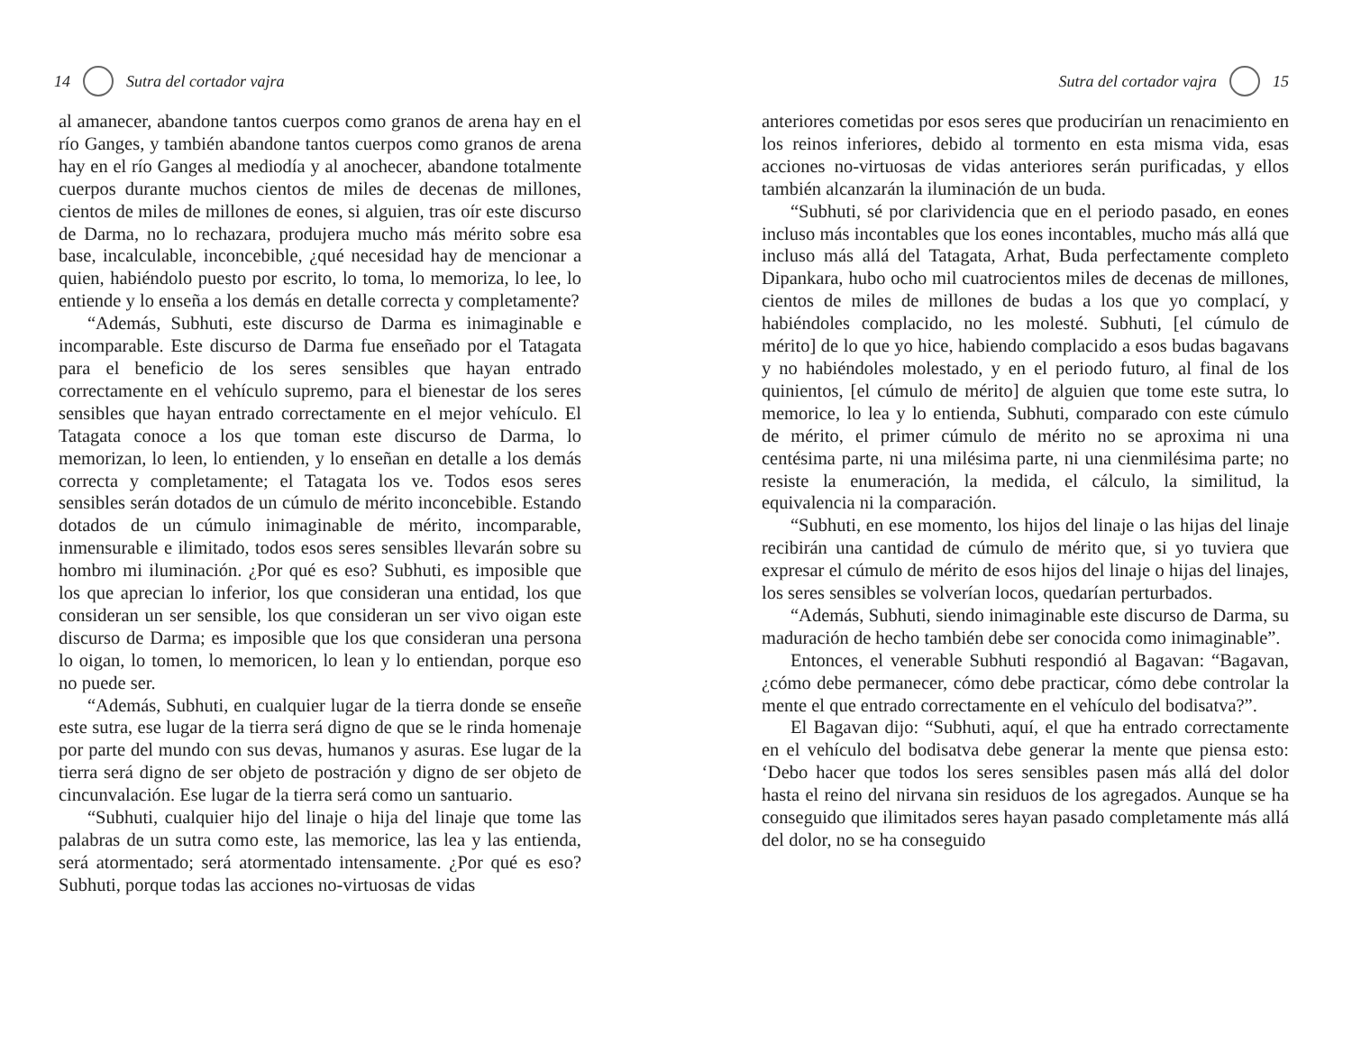14 Sutra del cortador vajra
al amanecer, abandone tantos cuerpos como granos de arena hay en el río Ganges, y también abandone tantos cuerpos como granos de arena hay en el río Ganges al mediodía y al anochecer, abandone totalmente cuerpos durante muchos cientos de miles de decenas de millones, cientos de miles de millones de eones, si alguien, tras oír este discurso de Darma, no lo rechazara, produjera mucho más mérito sobre esa base, incalculable, inconcebible, ¿qué necesidad hay de mencionar a quien, habiéndolo puesto por escrito, lo toma, lo memoriza, lo lee, lo entiende y lo enseña a los demás en detalle correcta y completamente?
“Además, Subhuti, este discurso de Darma es inimaginable e incomparable. Este discurso de Darma fue enseñado por el Tatagata para el beneficio de los seres sensibles que hayan entrado correctamente en el vehículo supremo, para el bienestar de los seres sensibles que hayan entrado correctamente en el mejor vehículo. El Tatagata conoce a los que toman este discurso de Darma, lo memorizan, lo leen, lo entienden, y lo enseñan en detalle a los demás correcta y completamente; el Tatagata los ve. Todos esos seres sensibles serán dotados de un cúmulo de mérito inconcebible. Estando dotados de un cúmulo inimaginable de mérito, incomparable, inmensurable e ilimitado, todos esos seres sensibles llevarán sobre su hombro mi iluminación. ¿Por qué es eso? Subhuti, es imposible que los que aprecian lo inferior, los que consideran una entidad, los que consideran un ser sensible, los que consideran un ser vivo oigan este discurso de Darma; es imposible que los que consideran una persona lo oigan, lo tomen, lo memoricen, lo lean y lo entiendan, porque eso no puede ser.
“Además, Subhuti, en cualquier lugar de la tierra donde se enseñe este sutra, ese lugar de la tierra será digno de que se le rinda homenaje por parte del mundo con sus devas, humanos y asuras. Ese lugar de la tierra será digno de ser objeto de postración y digno de ser objeto de cincunvalación. Ese lugar de la tierra será como un santuario.
“Subhuti, cualquier hijo del linaje o hija del linaje que tome las palabras de un sutra como este, las memorice, las lea y las entienda, será atormentado; será atormentado intensamente. ¿Por qué es eso? Subhuti, porque todas las acciones no-virtuosas de vidas
Sutra del cortador vajra 15
anteriores cometidas por esos seres que producirían un renacimiento en los reinos inferiores, debido al tormento en esta misma vida, esas acciones no-virtuosas de vidas anteriores serán purificadas, y ellos también alcanzarán la iluminación de un buda.
“Subhuti, sé por clarividencia que en el periodo pasado, en eones incluso más incontables que los eones incontables, mucho más allá que incluso más allá del Tatagata, Arhat, Buda perfectamente completo Dipankara, hubo ocho mil cuatrocientos miles de decenas de millones, cientos de miles de millones de budas a los que yo complací, y habiéndoles complacido, no les molesté. Subhuti, [el cúmulo de mérito] de lo que yo hice, habiendo complacido a esos budas bagavans y no habiéndoles molestado, y en el periodo futuro, al final de los quinientos, [el cúmulo de mérito] de alguien que tome este sutra, lo memorice, lo lea y lo entienda, Subhuti, comparado con este cúmulo de mérito, el primer cúmulo de mérito no se aproxima ni una centésima parte, ni una milésima parte, ni una cienmilésima parte; no resiste la enumeración, la medida, el cálculo, la similitud, la equivalencia ni la comparación.
“Subhuti, en ese momento, los hijos del linaje o las hijas del linaje recibirán una cantidad de cúmulo de mérito que, si yo tuviera que expresar el cúmulo de mérito de esos hijos del linaje o hijas del linajes, los seres sensibles se volverían locos, quedarían perturbados.
“Además, Subhuti, siendo inimaginable este discurso de Darma, su maduración de hecho también debe ser conocida como inimaginable”.
Entonces, el venerable Subhuti respondió al Bagavan: “Bagavan, ¿cómo debe permanecer, cómo debe practicar, cómo debe controlar la mente el que entrado correctamente en el vehículo del bodisatva?”.
El Bagavan dijo: “Subhuti, aquí, el que ha entrado correctamente en el vehículo del bodisatva debe generar la mente que piensa esto: ‘Debo hacer que todos los seres sensibles pasen más allá del dolor hasta el reino del nirvana sin residuos de los agregados. Aunque se ha conseguido que ilimitados seres hayan pasado completamente más allá del dolor, no se ha conseguido